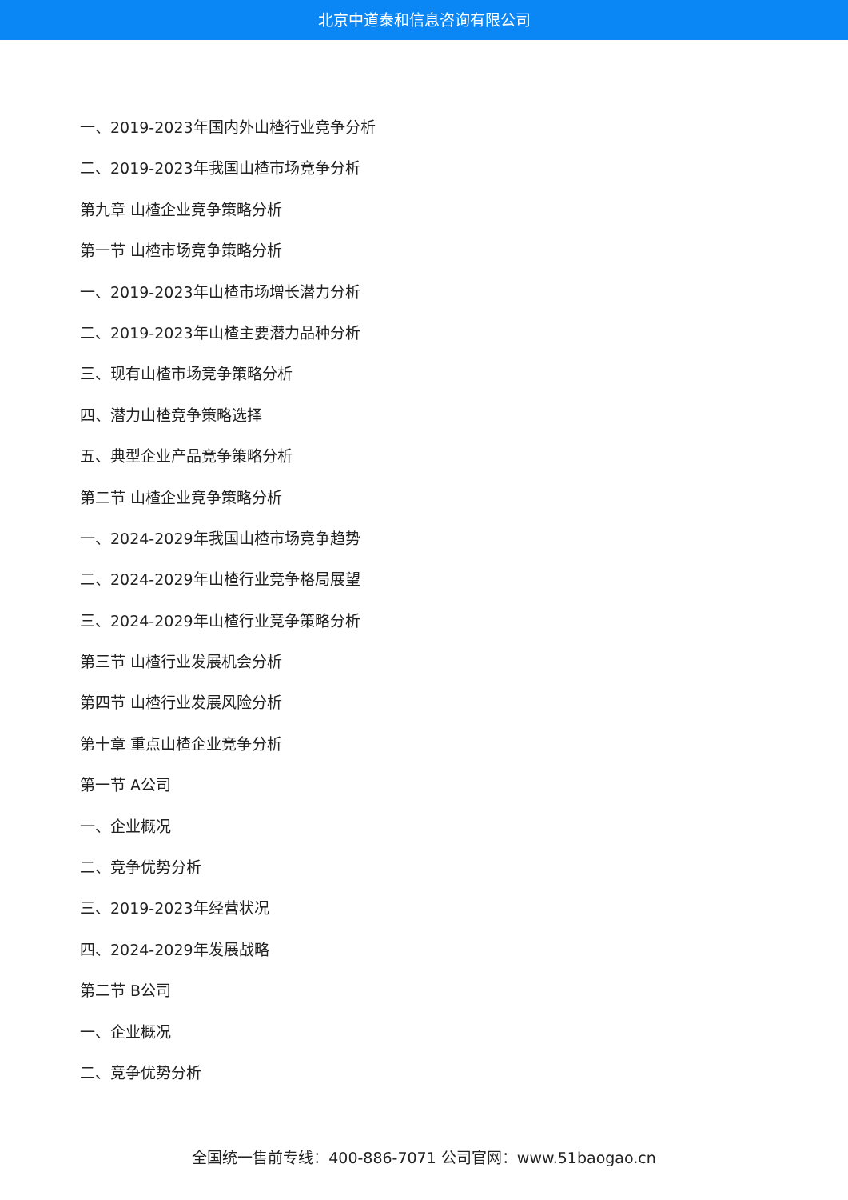北京中道泰和信息咨询有限公司
一、2019-2023年国内外山楂行业竞争分析
二、2019-2023年我国山楂市场竞争分析
第九章 山楂企业竞争策略分析
第一节 山楂市场竞争策略分析
一、2019-2023年山楂市场增长潜力分析
二、2019-2023年山楂主要潜力品种分析
三、现有山楂市场竞争策略分析
四、潜力山楂竞争策略选择
五、典型企业产品竞争策略分析
第二节 山楂企业竞争策略分析
一、2024-2029年我国山楂市场竞争趋势
二、2024-2029年山楂行业竞争格局展望
三、2024-2029年山楂行业竞争策略分析
第三节 山楂行业发展机会分析
第四节 山楂行业发展风险分析
第十章 重点山楂企业竞争分析
第一节 A公司
一、企业概况
二、竞争优势分析
三、2019-2023年经营状况
四、2024-2029年发展战略
第二节 B公司
一、企业概况
二、竞争优势分析
全国统一售前专线：400-886-7071 公司官网：www.51baogao.cn